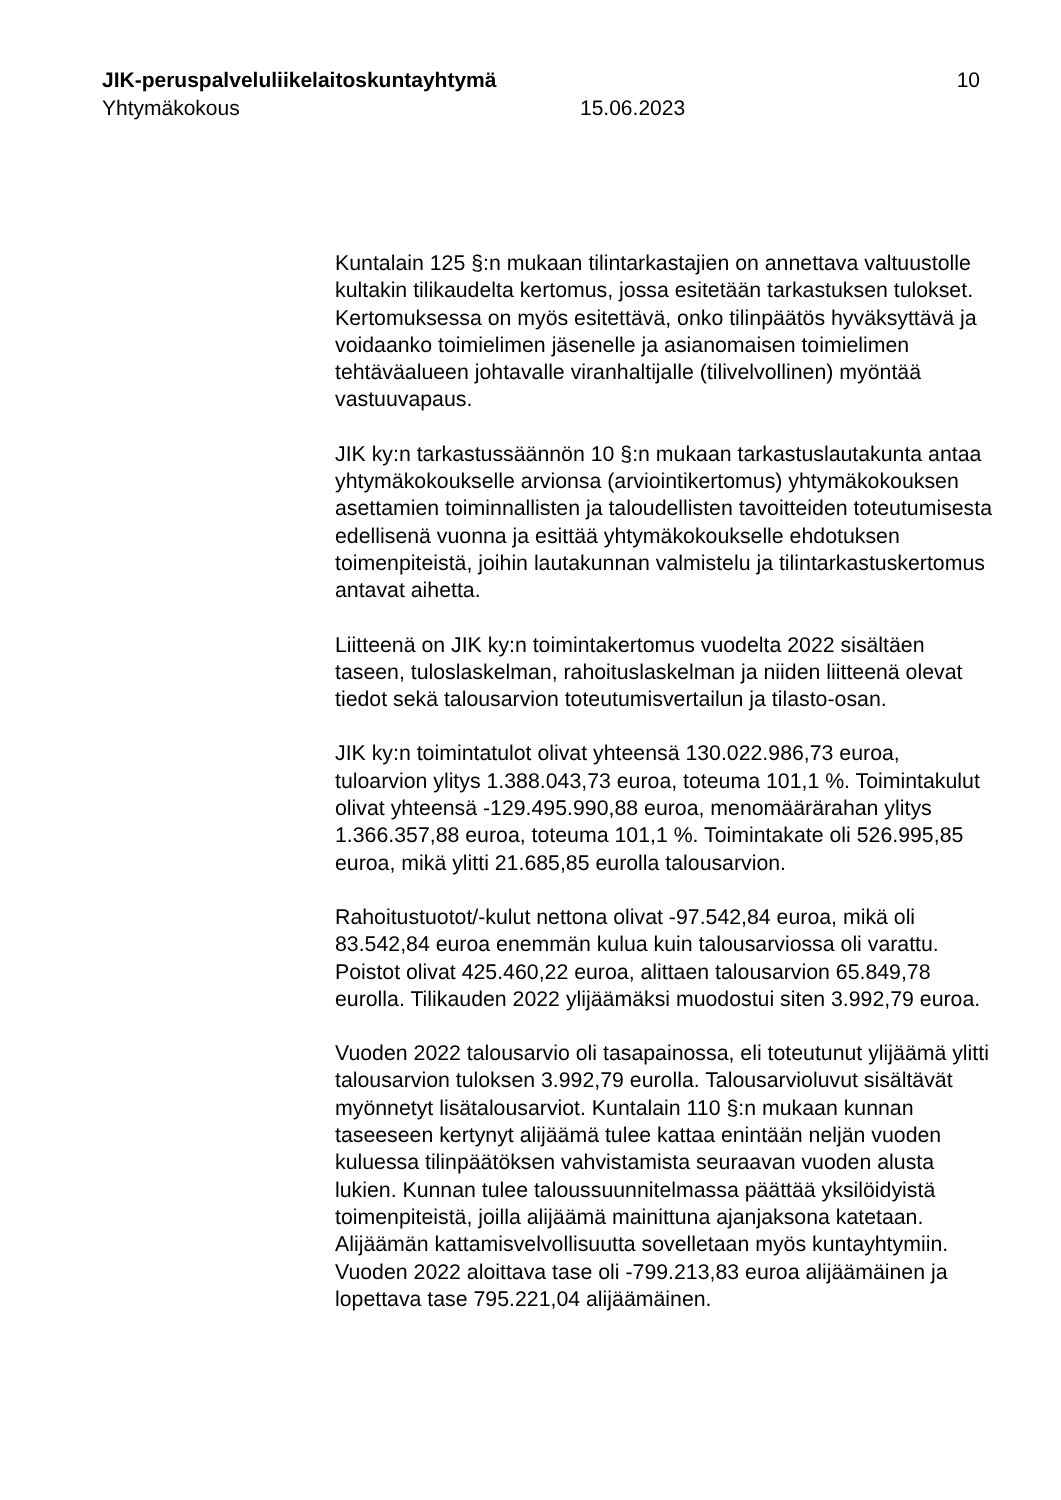JIK-peruspalveluliikelaitoskuntayhtymä 10
Yhtymäkokous 15.06.2023
Kuntalain 125 §:n mukaan tilintarkastajien on annettava valtuustolle kultakin tilikaudelta kertomus, jossa esitetään tarkastuksen tulokset. Kertomuksessa on myös esitettävä, onko tilinpäätös hyväksyttävä ja voidaanko toimielimen jäsenelle ja asianomaisen toimielimen tehtäväalueen johtavalle viranhaltijalle (tilivelvollinen) myöntää vastuuvapaus.
JIK ky:n tarkastussäännön 10 §:n mukaan tarkastuslautakunta antaa yhtymäkokoukselle arvionsa (arviointikertomus) yhtymäkokouksen asettamien toiminnallisten ja taloudellisten tavoitteiden toteutumisesta edellisenä vuonna ja esittää yhtymäkokoukselle ehdotuksen toimenpiteistä, joihin lautakunnan valmistelu ja tilintarkastuskertomus antavat aihetta.
Liitteenä on JIK ky:n toimintakertomus vuodelta 2022 sisältäen taseen, tuloslaskelman, rahoituslaskelman ja niiden liitteenä olevat tiedot sekä talousarvion toteutumisvertailun ja tilasto-osan.
JIK ky:n toimintatulot olivat yhteensä 130.022.986,73 euroa, tuloarvion ylitys 1.388.043,73 euroa, toteuma 101,1 %. Toimintakulut olivat yhteensä -129.495.990,88 euroa, menomäärärahan ylitys 1.366.357,88 euroa, toteuma 101,1 %. Toimintakate oli 526.995,85 euroa, mikä ylitti 21.685,85 eurolla talousarvion.
Rahoitustuotot/-kulut nettona olivat -97.542,84 euroa, mikä oli 83.542,84 euroa enemmän kulua kuin talousarviossa oli varattu. Poistot olivat 425.460,22 euroa, alittaen talousarvion 65.849,78 eurolla. Tilikauden 2022 ylijäämäksi muodostui siten 3.992,79 euroa.
Vuoden 2022 talousarvio oli tasapainossa, eli toteutunut ylijäämä ylitti talousarvion tuloksen 3.992,79 eurolla. Talousarvioluvut sisältävät myönnetyt lisätalousarviot. Kuntalain 110 §:n mukaan kunnan taseeseen kertynyt alijäämä tulee kattaa enintään neljän vuoden kuluessa tilinpäätöksen vahvistamista seuraavan vuoden alusta lukien. Kunnan tulee taloussuunnitelmassa päättää yksilöidyistä toimenpiteistä, joilla alijäämä mainittuna ajanjaksona katetaan. Alijäämän kattamisvelvollisuutta sovelletaan myös kuntayhtymiin. Vuoden 2022 aloittava tase oli -799.213,83 euroa alijäämäinen ja lopettava tase 795.221,04 alijäämäinen.